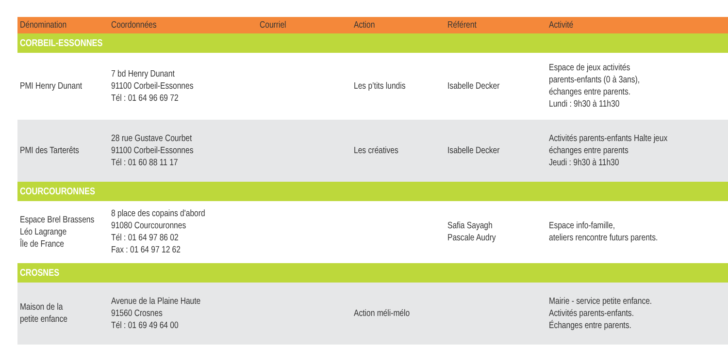| Dénomination | Coordonnées | Courriel | Action | Référent | Activité |
| --- | --- | --- | --- | --- | --- |
| CORBEIL-ESSONNES | | | | | |
| PMI Henry Dunant | 7 bd Henry Dunant 91100 Corbeil-Essonnes Tél : 01 64 96 69 72 | | Les p’tits lundis | Isabelle Decker | Espace de jeux activités parents-enfants (0 à 3ans), échanges entre parents. Lundi : 9h30 à 11h30 |
| PMI des Tarterêts | 28 rue Gustave Courbet 91100 Corbeil-Essonnes Tél : 01 60 88 11 17 | | Les créatives | Isabelle Decker | Activités parents-enfants Halte jeux échanges entre parents Jeudi : 9h30 à 11h30 |
| COURCOURONNES | | | | | |
| Espace Brel Brassens Léo Lagrange Île de France | 8 place des copains d'abord 91080 Courcouronnes Tél : 01 64 97 86 02 Fax : 01 64 97 12 62 | | | Safia Sayagh Pascale Audry | Espace info-famille, ateliers rencontre futurs parents. |
| CROSNES | | | | | |
| Maison de la petite enfance | Avenue de la Plaine Haute 91560 Crosnes Tél : 01 69 49 64 00 | | Action méli-mélo | | Mairie - service petite enfance. Activités parents-enfants. Échanges entre parents. |